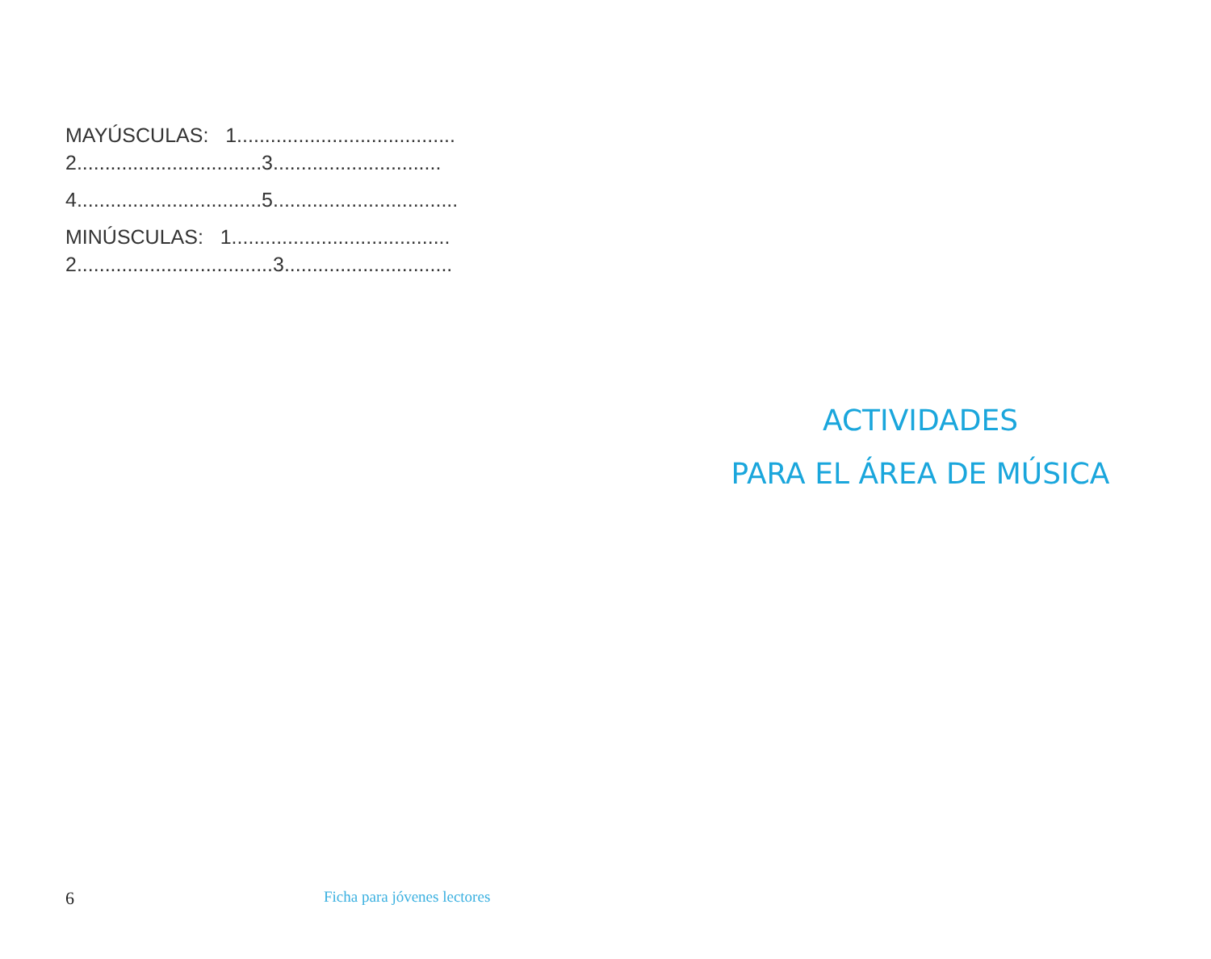MAYÚSCULAS: 1.......................................
2.................................3..............................
4.................................5.................................
MINÚSCULAS: 1.......................................
2...................................3..............................
ACTIVIDADES
PARA EL ÁREA DE MÚSICA
6 Ficha para jóvenes lectores